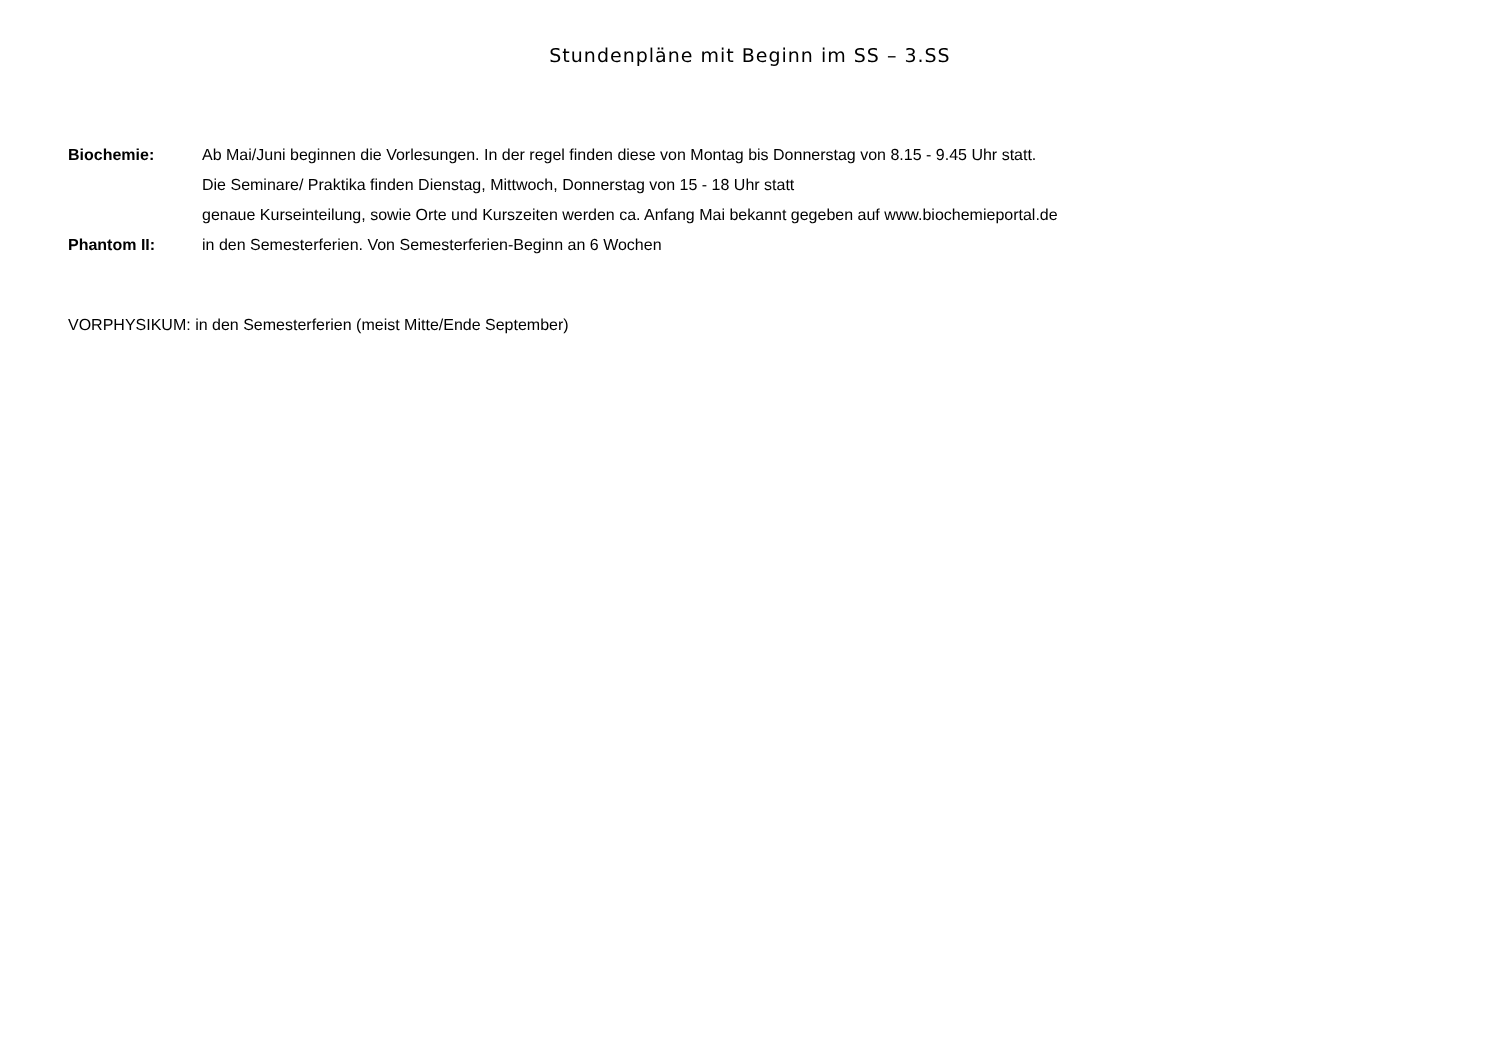Stundenpläne mit Beginn im SS – 3.SS
Biochemie: Ab Mai/Juni beginnen die Vorlesungen. In der regel finden diese von Montag bis Donnerstag von 8.15 - 9.45 Uhr statt.
Die Seminare/ Praktika finden Dienstag, Mittwoch, Donnerstag von 15 - 18 Uhr statt
genaue Kurseinteilung, sowie Orte und Kurszeiten werden ca. Anfang Mai bekannt gegeben auf www.biochemieportal.de
Phantom II: in den Semesterferien. Von Semesterferien-Beginn an 6 Wochen
VORPHYSIKUM: in den Semesterferien (meist Mitte/Ende September)